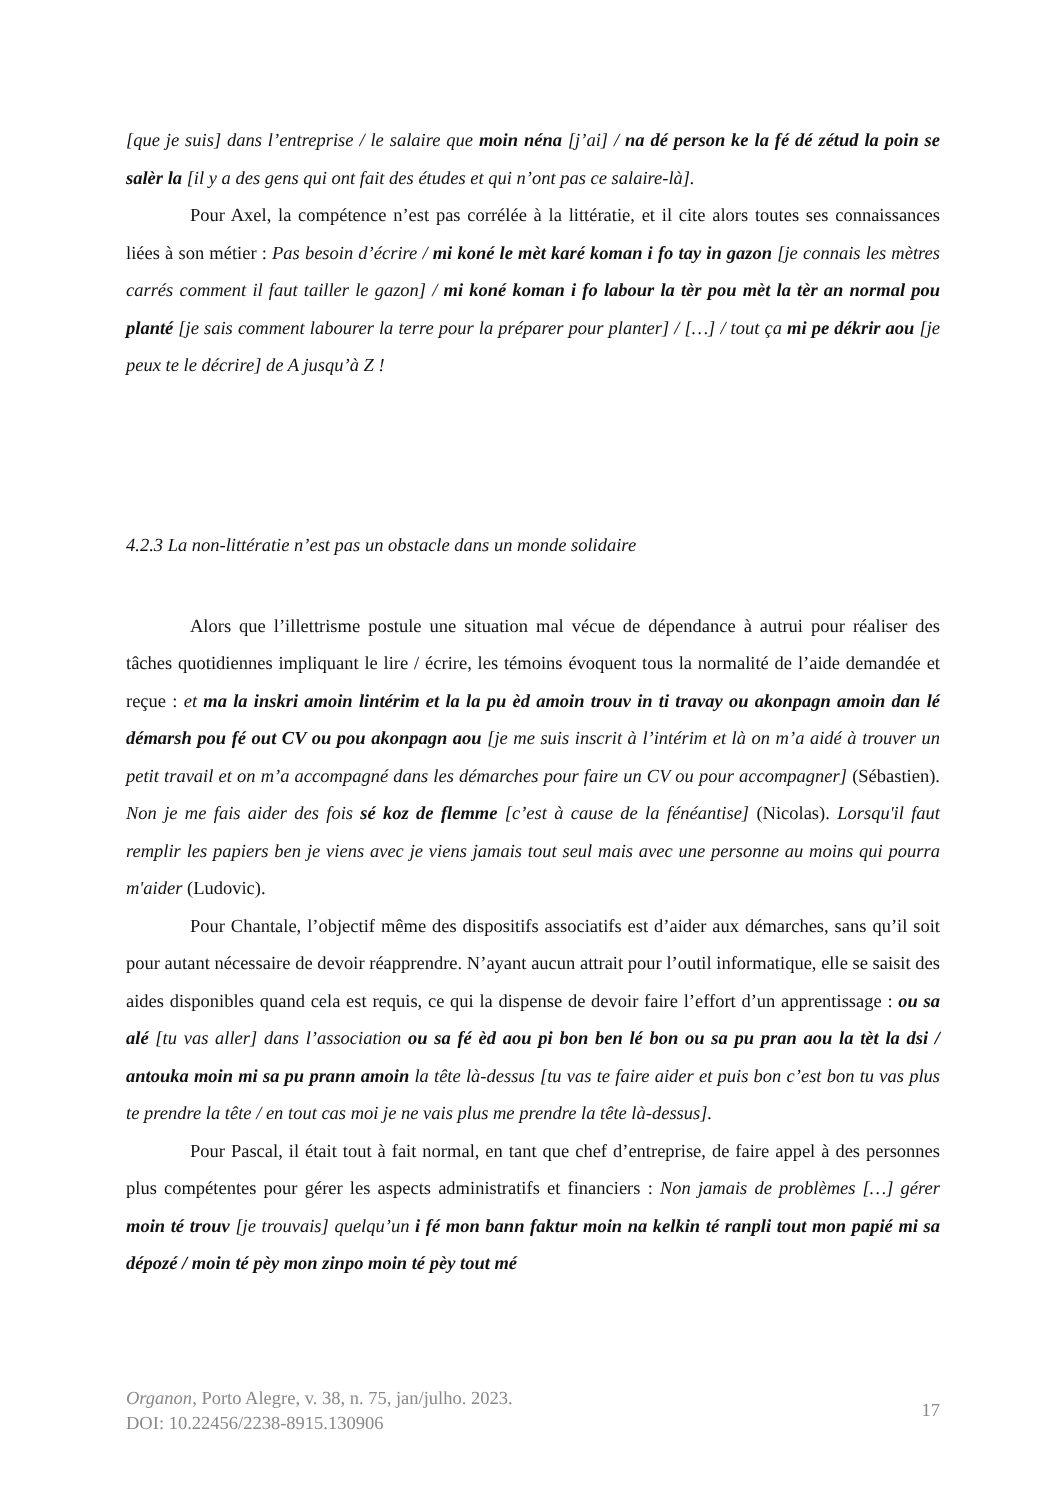[que je suis] dans l’entreprise / le salaire que moin néna [j’ai] / na dé person ke la fé dé zétud la poin se salèr la [il y a des gens qui ont fait des études et qui n’ont pas ce salaire-là].
Pour Axel, la compétence n’est pas corrélée à la littératie, et il cite alors toutes ses connaissances liées à son métier : Pas besoin d’écrire / mi koné le mèt karé koman i fo tay in gazon [je connais les mètres carrés comment il faut tailler le gazon] / mi koné koman i fo labour la tèr pou mèt la tèr an normal pou planté [je sais comment labourer la terre pour la préparer pour planter] / […] / tout ça mi pe dékrir aou [je peux te le décrire] de A jusqu’à Z !
4.2.3 La non-littératie n’est pas un obstacle dans un monde solidaire
Alors que l’illettrisme postule une situation mal vécue de dépendance à autrui pour réaliser des tâches quotidiennes impliquant le lire / écrire, les témoins évoquent tous la normalité de l’aide demandée et reçue : et ma la inskri amoin lintérim et la la pu èd amoin trouv in ti travay ou akonpagn amoin dan lé démarsh pou fé out CV ou pou akonpagn aou [je me suis inscrit à l’intérim et là on m’a aidé à trouver un petit travail et on m’a accompagné dans les démarches pour faire un CV ou pour accompagner] (Sébastien). Non je me fais aider des fois sé koz de flemme [c’est à cause de la fénéantise] (Nicolas). Lorsqu'il faut remplir les papiers ben je viens avec je viens jamais tout seul mais avec une personne au moins qui pourra m'aider (Ludovic).
Pour Chantale, l’objectif même des dispositifs associatifs est d’aider aux démarches, sans qu’il soit pour autant nécessaire de devoir réapprendre. N’ayant aucun attrait pour l’outil informatique, elle se saisit des aides disponibles quand cela est requis, ce qui la dispense de devoir faire l’effort d’un apprentissage : ou sa alé [tu vas aller] dans l’association ou sa fé èd aou pi bon ben lé bon ou sa pu pran aou la tèt la dsi / antouka moin mi sa pu prann amoin la tête là-dessus [tu vas te faire aider et puis bon c’est bon tu vas plus te prendre la tête / en tout cas moi je ne vais plus me prendre la tête là-dessus].
Pour Pascal, il était tout à fait normal, en tant que chef d’entreprise, de faire appel à des personnes plus compétentes pour gérer les aspects administratifs et financiers : Non jamais de problèmes […] gérer moin té trouv [je trouvais] quelqu’un i fé mon bann faktur moin na kelkin té ranpli tout mon papié mi sa dépozé / moin té pèy mon zinpo moin té pèy tout mé
Organon, Porto Alegre, v. 38, n. 75, jan/julho. 2023.
DOI: 10.22456/2238-8915.130906
17